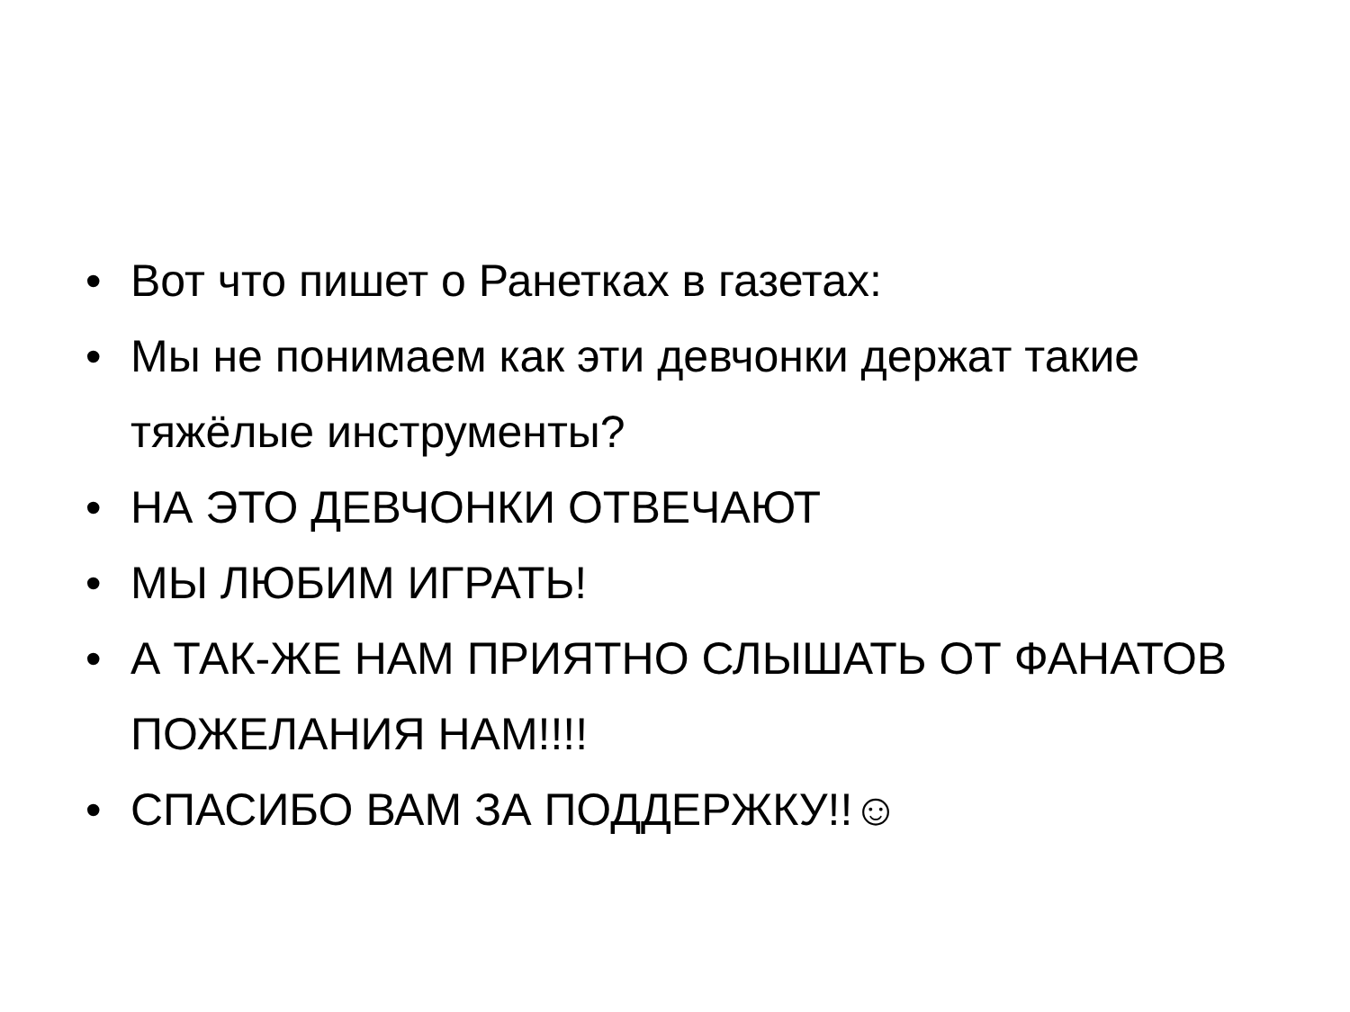• Вот что пишет о Ранетках в газетах:
• Мы не понимаем как эти девчонки держат такие тяжёлые инструменты?
• НА ЭТО ДЕВЧОНКИ ОТВЕЧАЮТ
• МЫ ЛЮБИМ ИГРАТЬ!
• А ТАК-ЖЕ НАМ ПРИЯТНО СЛЫШАТЬ ОТ ФАНАТОВ ПОЖЕЛАНИЯ НАМ!!!!
• СПАСИБО ВАМ ЗА ПОДДЕРЖКУ!!☺